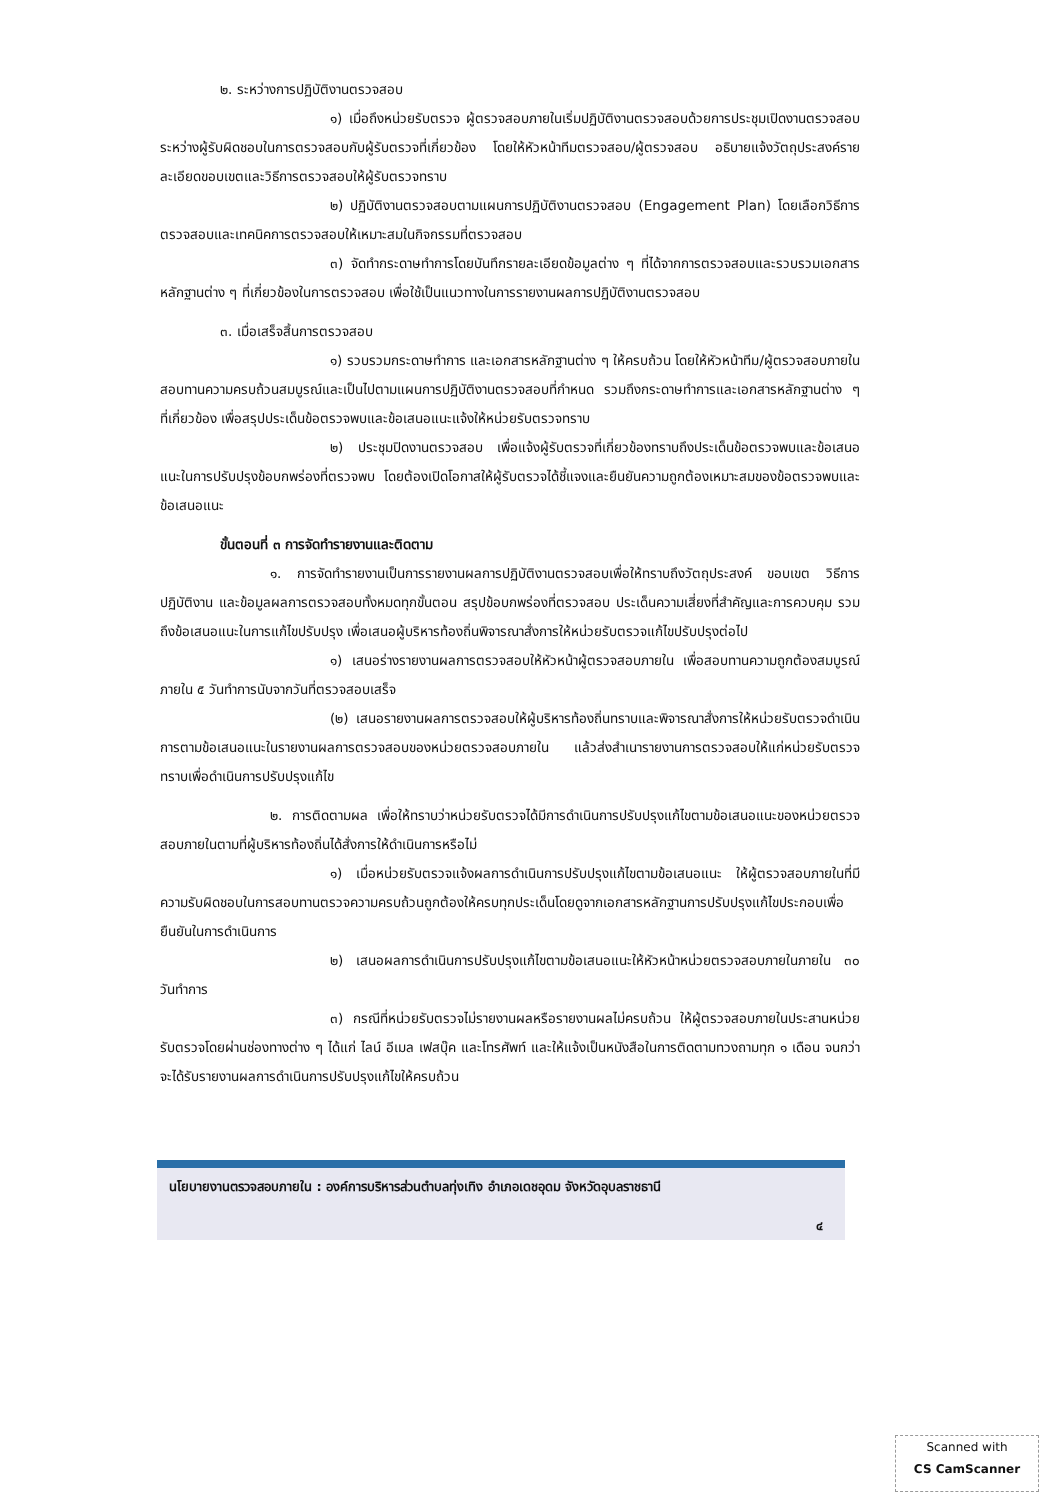๒. ระหว่างการปฏิบัติงานตรวจสอบ
๑) เมื่อถึงหน่วยรับตรวจ ผู้ตรวจสอบภายในเริ่มปฏิบัติงานตรวจสอบด้วยการประชุมเปิดงานตรวจสอบระหว่างผู้รับผิดชอบในการตรวจสอบกับผู้รับตรวจที่เกี่ยวข้อง โดยให้หัวหน้าทีมตรวจสอบ/ผู้ตรวจสอบ อธิบายแจ้งวัตถุประสงค์รายละเอียดขอบเขตและวิธีการตรวจสอบให้ผู้รับตรวจทราบ
๒) ปฏิบัติงานตรวจสอบตามแผนการปฏิบัติงานตรวจสอบ (Engagement Plan) โดยเลือกวิธีการตรวจสอบและเทคนิคการตรวจสอบให้เหมาะสมในกิจกรรมที่ตรวจสอบ
๓) จัดทำกระดาษทำการโดยบันทึกรายละเอียดข้อมูลต่าง ๆ ที่ได้จากการตรวจสอบและรวบรวมเอกสารหลักฐานต่าง ๆ ที่เกี่ยวข้องในการตรวจสอบ เพื่อใช้เป็นแนวทางในการรายงานผลการปฏิบัติงานตรวจสอบ
๓. เมื่อเสร็จสิ้นการตรวจสอบ
๑) รวบรวมกระดาษทำการ และเอกสารหลักฐานต่าง ๆ ให้ครบถ้วน โดยให้หัวหน้าทีม/ผู้ตรวจสอบภายใน สอบทานความครบถ้วนสมบูรณ์และเป็นไปตามแผนการปฏิบัติงานตรวจสอบที่กำหนด รวมถึงกระดาษทำการและเอกสารหลักฐานต่าง ๆ ที่เกี่ยวข้อง เพื่อสรุปประเด็นข้อตรวจพบและข้อเสนอแนะแจ้งให้หน่วยรับตรวจทราบ
๒) ประชุมปิดงานตรวจสอบ เพื่อแจ้งผู้รับตรวจที่เกี่ยวข้องทราบถึงประเด็นข้อตรวจพบและข้อเสนอแนะในการปรับปรุงข้อบกพร่องที่ตรวจพบ โดยต้องเปิดโอกาสให้ผู้รับตรวจได้ชี้แจงและยืนยันความถูกต้องเหมาะสมของข้อตรวจพบและข้อเสนอแนะ
ขั้นตอนที่ ๓ การจัดทำรายงานและติดตาม
๑. การจัดทำรายงานเป็นการรายงานผลการปฏิบัติงานตรวจสอบเพื่อให้ทราบถึงวัตถุประสงค์ ขอบเขต วิธีการ ปฏิบัติงาน และข้อมูลผลการตรวจสอบทั้งหมดทุกขั้นตอน สรุปข้อบกพร่องที่ตรวจสอบ ประเด็นความเสี่ยงที่สำคัญและการควบคุม รวมถึงข้อเสนอแนะในการแก้ไขปรับปรุง เพื่อเสนอผู้บริหารท้องถิ่นพิจารณาสั่งการให้หน่วยรับตรวจแก้ไขปรับปรุงต่อไป
๑) เสนอร่างรายงานผลการตรวจสอบให้หัวหน้าผู้ตรวจสอบภายใน เพื่อสอบทานความถูกต้องสมบูรณ์ ภายใน ๕ วันทำการนับจากวันที่ตรวจสอบเสร็จ
(๒) เสนอรายงานผลการตรวจสอบให้ผู้บริหารท้องถิ่นทราบและพิจารณาสั่งการให้หน่วยรับตรวจดำเนินการตามข้อเสนอแนะในรายงานผลการตรวจสอบของหน่วยตรวจสอบภายใน แล้วส่งสำเนารายงานการตรวจสอบให้แก่หน่วยรับตรวจทราบเพื่อดำเนินการปรับปรุงแก้ไข
๒. การติดตามผล เพื่อให้ทราบว่าหน่วยรับตรวจได้มีการดำเนินการปรับปรุงแก้ไขตามข้อเสนอแนะของหน่วยตรวจสอบภายในตามที่ผู้บริหารท้องถิ่นได้สั่งการให้ดำเนินการหรือไม่
๑) เมื่อหน่วยรับตรวจแจ้งผลการดำเนินการปรับปรุงแก้ไขตามข้อเสนอแนะ ให้ผู้ตรวจสอบภายในที่มีความรับผิดชอบในการสอบทานตรวจความครบถ้วนถูกต้องให้ครบทุกประเด็นโดยดูจากเอกสารหลักฐานการปรับปรุงแก้ไขประกอบเพื่อยืนยันในการดำเนินการ
๒) เสนอผลการดำเนินการปรับปรุงแก้ไขตามข้อเสนอแนะให้หัวหน้าหน่วยตรวจสอบภายในภายใน ๓๐ วันทำการ
๓) กรณีที่หน่วยรับตรวจไม่รายงานผลหรือรายงานผลไม่ครบถ้วน ให้ผู้ตรวจสอบภายในประสานหน่วยรับตรวจโดยผ่านช่องทางต่าง ๆ ได้แก่ ไลน์ อีเมล เฟสบุ๊ค และโทรศัพท์ และให้แจ้งเป็นหนังสือในการติดตามทวงถามทุก ๑ เดือน จนกว่าจะได้รับรายงานผลการดำเนินการปรับปรุงแก้ไขให้ครบถ้วน
นโยบายงานตรวจสอบภายใน : องค์การบริหารส่วนตำบลทุ่งเทิง อำเภอเดชอุดม จังหวัดอุบลราชธานี
๔
Scanned with
CS CamScanner